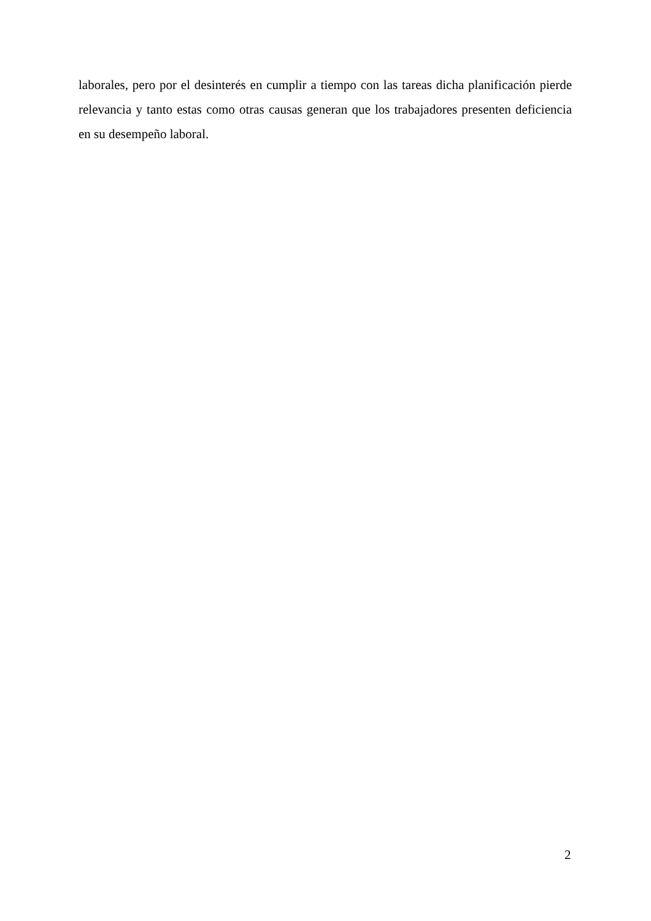laborales, pero por el desinterés en cumplir a tiempo con las tareas dicha planificación pierde relevancia y tanto estas como otras causas generan que los trabajadores presenten deficiencia en su desempeño laboral.
2